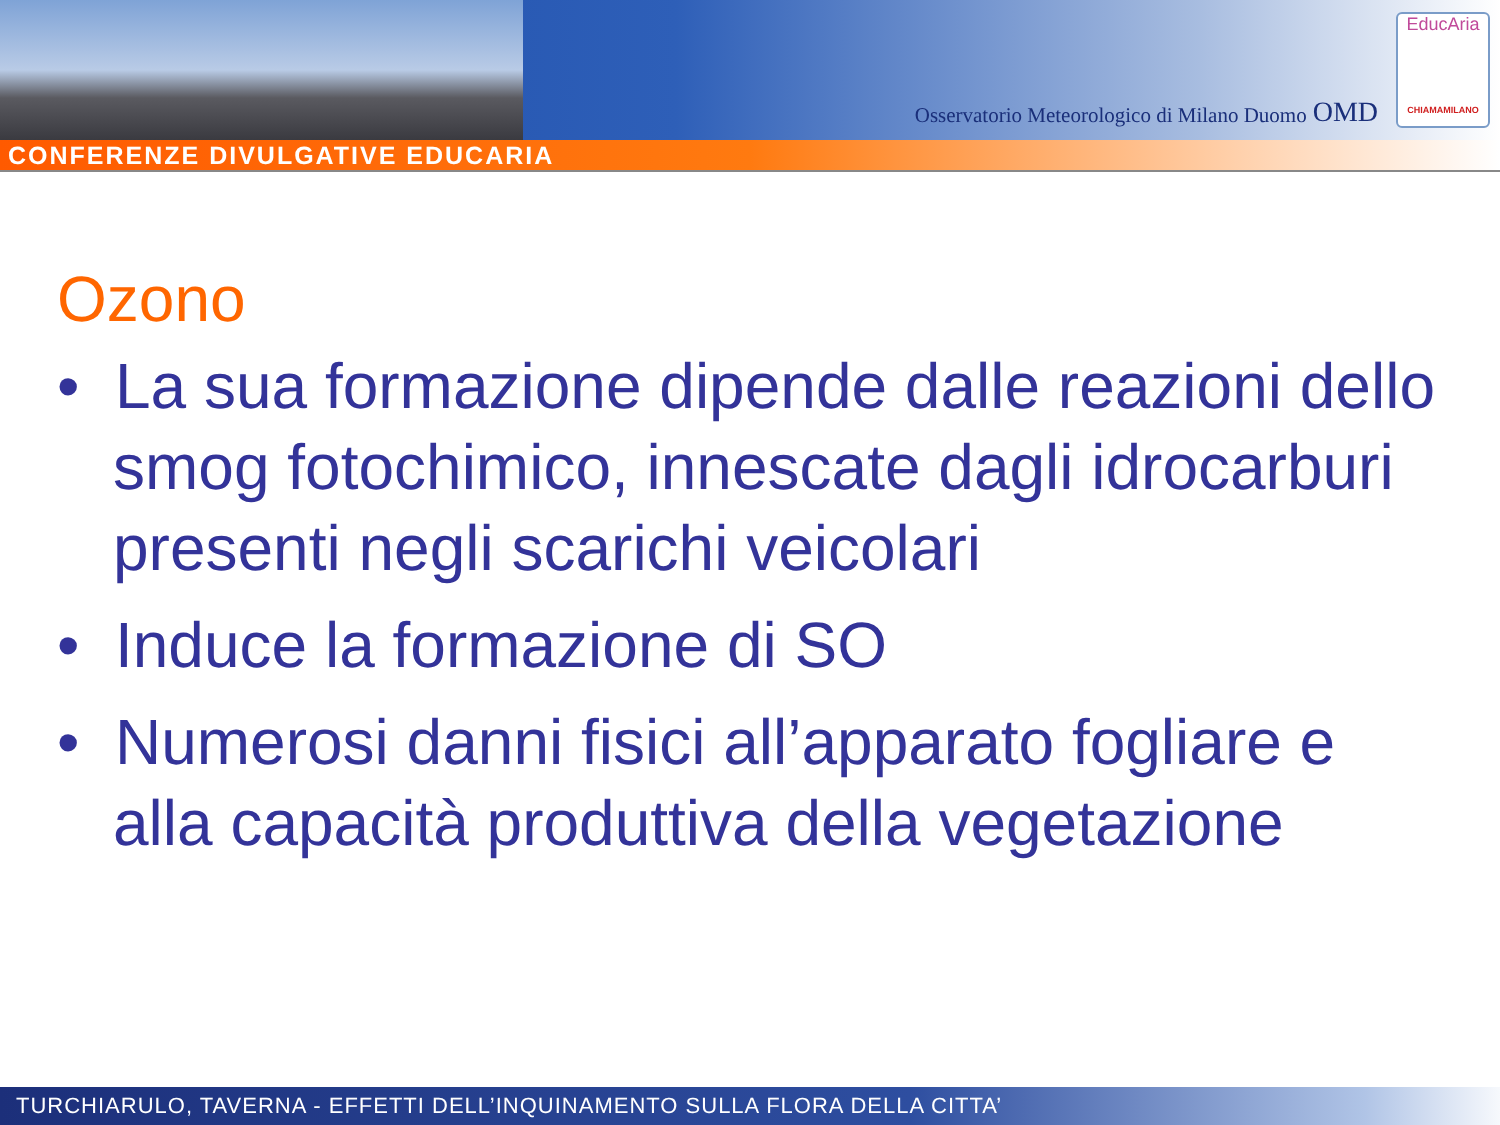Osservatorio Meteorologico di Milano Duomo OMD
EducAria
CHIAMAMILANO
CONFERENZE DIVULGATIVE EDUCARIA
Ozono
• La sua formazione dipende dalle reazioni dello smog fotochimico, innescate dagli idrocarburi presenti negli scarichi veicolari
• Induce la formazione di SO
• Numerosi danni fisici all’apparato fogliare e alla capacità produttiva della vegetazione
TURCHIARULO, TAVERNA - EFFETTI DELL’INQUINAMENTO SULLA FLORA DELLA CITTA’